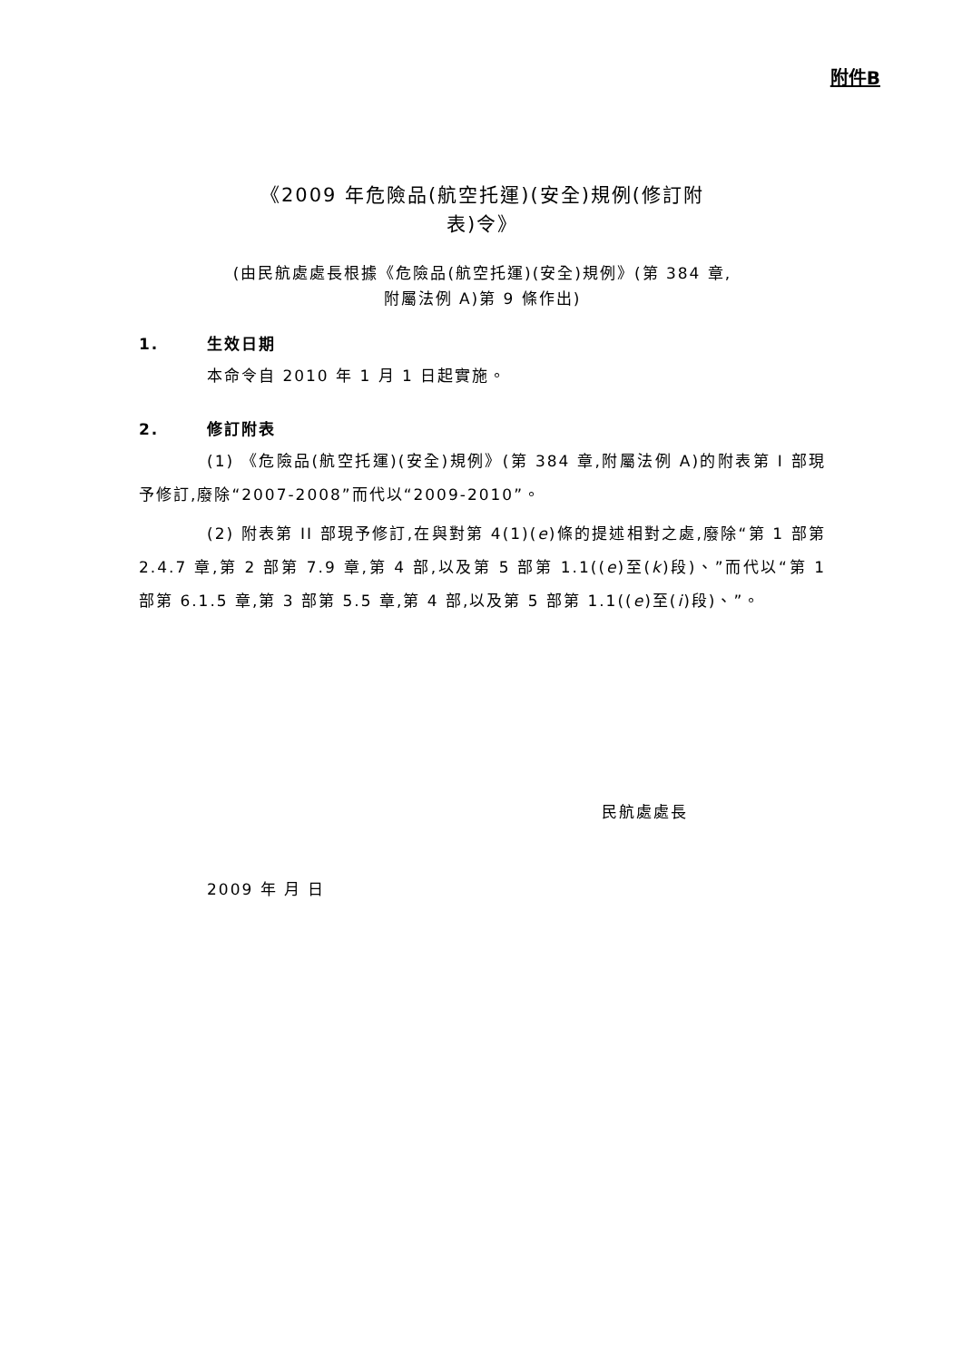附件B
《2009 年危險品(航空托運)(安全)規例(修訂附
表)令》
(由民航處處長根據《危險品(航空托運)(安全)規例》(第 384 章,
附屬法例 A)第 9 條作出)
1. 生效日期
本命令自 2010 年 1 月 1 日起實施。
2. 修訂附表
(1) 《危險品(航空托運)(安全)規例》(第 384 章,附屬法例 A)的附表第 I 部現予修訂,廢除“2007-2008”而代以“2009-2010”。
(2) 附表第 II 部現予修訂,在與對第 4(1)(e)條的提述相對之處,廢除“第 1 部第 2.4.7 章,第 2 部第 7.9 章,第 4 部,以及第 5 部第 1.1((e)至(k)段)、”而代以“第 1 部第 6.1.5 章,第 3 部第 5.5 章,第 4 部,以及第 5 部第 1.1((e)至(i)段)、”。
民航處處長
2009 年 月 日